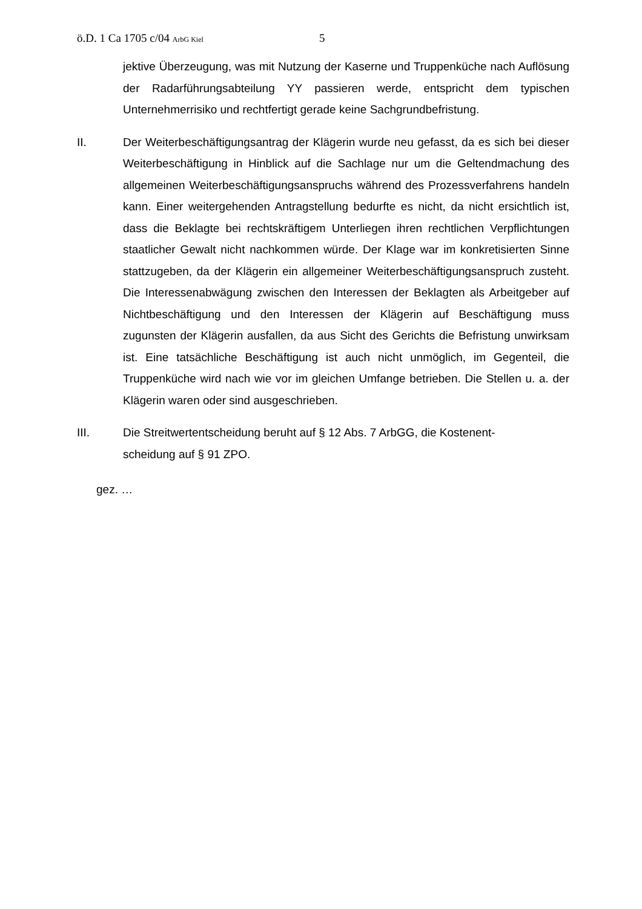ö.D. 1 Ca 1705 c/04 ArbG Kiel 5
jektive Überzeugung, was mit Nutzung der Kaserne und Truppenküche nach Auflösung der Radarführungsabteilung YY passieren werde, entspricht dem typischen Unternehmerrisiko und rechtfertigt gerade keine Sachgrundbefristung.
II. Der Weiterbeschäftigungsantrag der Klägerin wurde neu gefasst, da es sich bei dieser Weiterbeschäftigung in Hinblick auf die Sachlage nur um die Geltendmachung des allgemeinen Weiterbeschäftigungsanspruchs während des Prozessverfahrens handeln kann. Einer weitergehenden Antragstellung bedurfte es nicht, da nicht ersichtlich ist, dass die Beklagte bei rechtskräftigem Unterliegen ihren rechtlichen Verpflichtungen staatlicher Gewalt nicht nachkommen würde. Der Klage war im konkretisierten Sinne stattzugeben, da der Klägerin ein allgemeiner Weiterbeschäftigungsanspruch zusteht. Die Interessenabwägung zwischen den Interessen der Beklagten als Arbeitgeber auf Nichtbeschäftigung und den Interessen der Klägerin auf Beschäftigung muss zugunsten der Klägerin ausfallen, da aus Sicht des Gerichts die Befristung unwirksam ist. Eine tatsächliche Beschäftigung ist auch nicht unmöglich, im Gegenteil, die Truppenküche wird nach wie vor im gleichen Umfange betrieben. Die Stellen u. a. der Klägerin waren oder sind ausgeschrieben.
III. Die Streitwertentscheidung beruht auf § 12 Abs. 7 ArbGG, die Kostenent-
scheidung auf § 91 ZPO.
gez. …